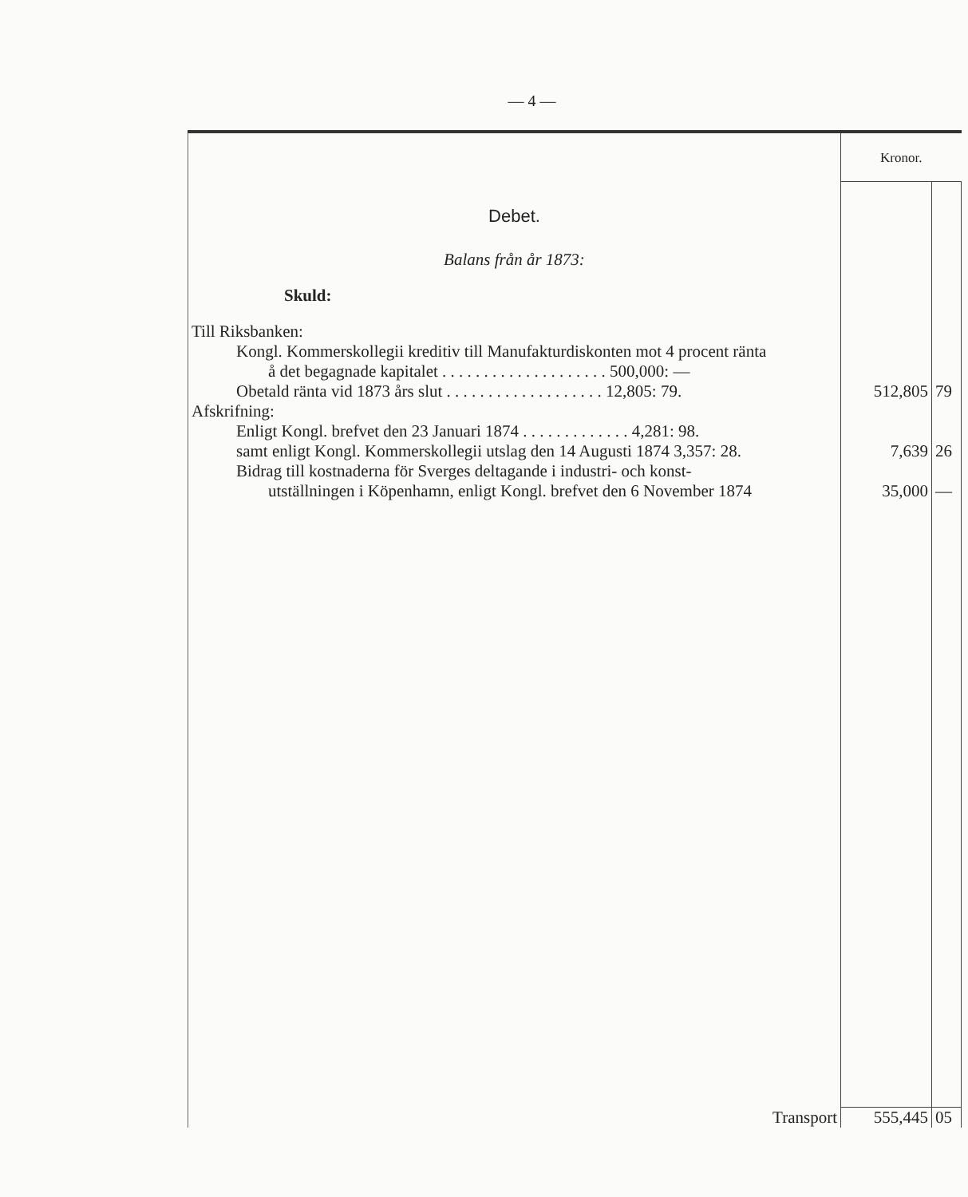— 4 —
| | Kronor. | |
| Debet. | | |
| Balans från år 1873: | | |
| Skuld: | | |
| Till Riksbanken: | | |
| Kongl. Kommerskollegii kreditiv till Manufakturdiskonten mot 4 procent ränta | | |
| å det begagnade kapitalet . . . . . . . . . . . . . . . . . . . . 500,000: — | | |
| Obetald ränta vid 1873 års slut . . . . . . . . . . . . . . . . . . . 12,805: 79. | 512,805 | 79 |
| Afskrifning: | | |
| Enligt Kongl. brefvet den 23 Januari 1874 . . . . . . . . . . . . . 4,281: 98. | | |
| samt enligt Kongl. Kommerskollegii utslag den 14 Augusti 1874 3,357: 28. | 7,639 | 26 |
| Bidrag till kostnaderna för Sverges deltagande i industri- och konst- | | |
| utställningen i Köpenhamn, enligt Kongl. brefvet den 6 November 1874 | 35,000 | — |
| Transport | 555,445 | 05 |